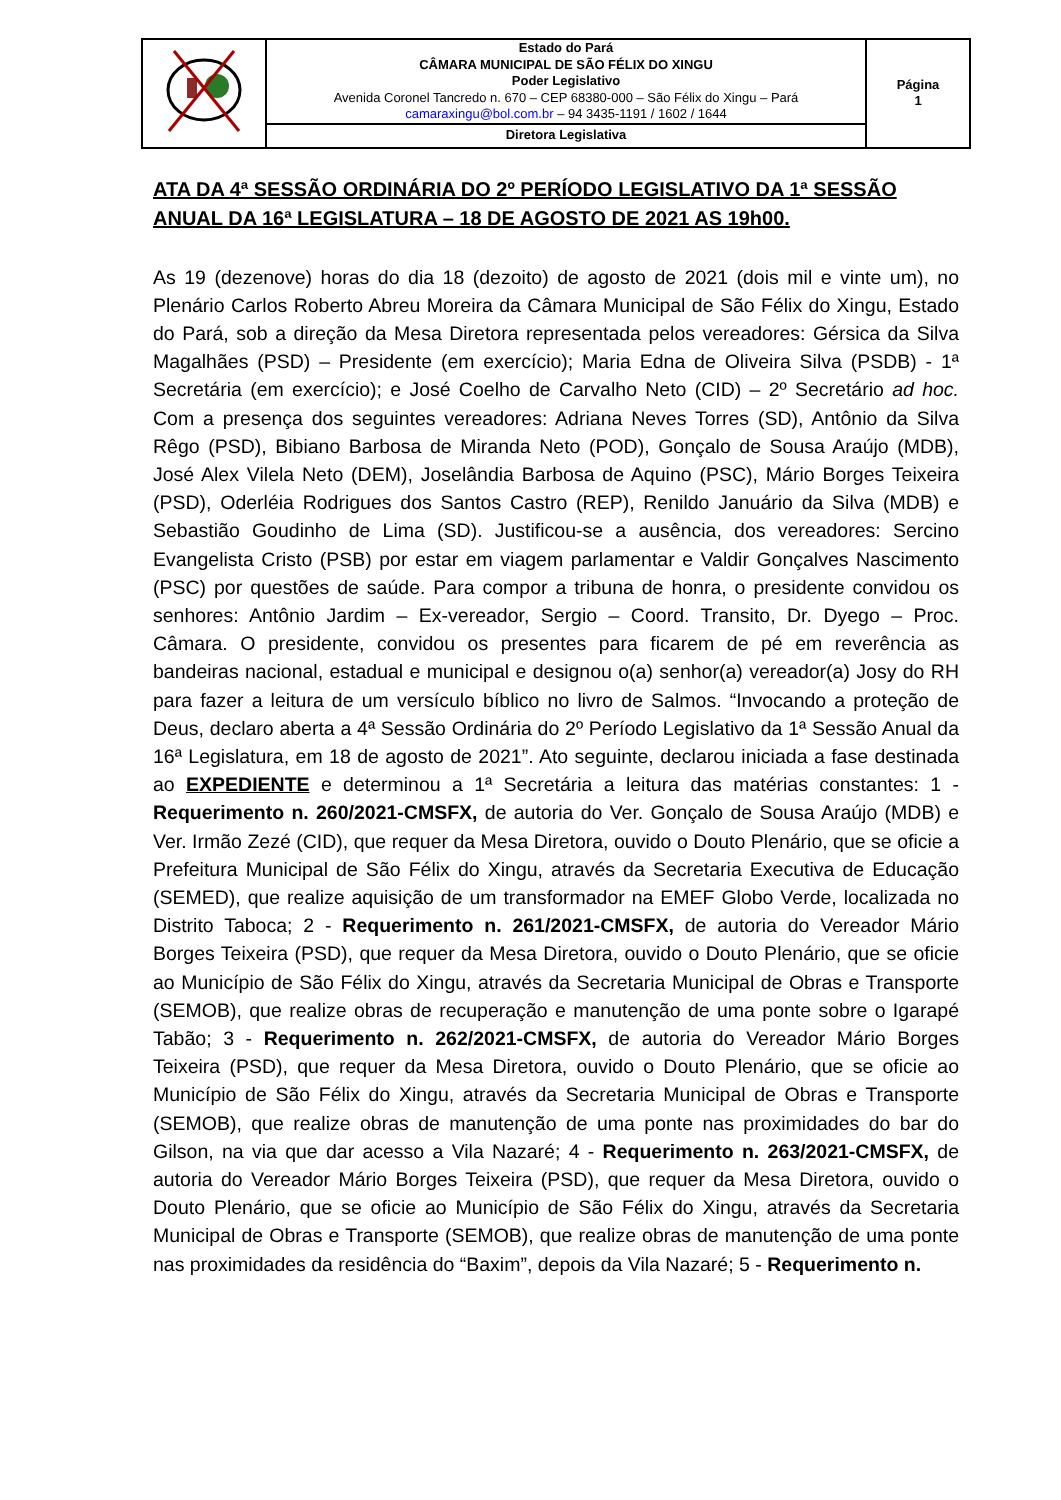| | Estado do Pará CÂMARA MUNICIPAL DE SÃO FÉLIX DO XINGU Poder Legislativo Avenida Coronel Tancredo n. 670 – CEP 68380-000 – São Félix do Xingu – Pará camaraxingu@bol.com.br – 94 3435-1191 / 1602 / 1644 | Página 1 |
| | Diretora Legislativa | |
ATA DA 4ª SESSÃO ORDINÁRIA DO 2º PERÍODO LEGISLATIVO DA 1ª SESSÃO ANUAL DA 16ª LEGISLATURA – 18 DE AGOSTO DE 2021 AS 19h00.
As 19 (dezenove) horas do dia 18 (dezoito) de agosto de 2021 (dois mil e vinte um), no Plenário Carlos Roberto Abreu Moreira da Câmara Municipal de São Félix do Xingu, Estado do Pará, sob a direção da Mesa Diretora representada pelos vereadores: Gérsica da Silva Magalhães (PSD) – Presidente (em exercício); Maria Edna de Oliveira Silva (PSDB) - 1ª Secretária (em exercício); e José Coelho de Carvalho Neto (CID) – 2º Secretário ad hoc. Com a presença dos seguintes vereadores: Adriana Neves Torres (SD), Antônio da Silva Rêgo (PSD), Bibiano Barbosa de Miranda Neto (POD), Gonçalo de Sousa Araújo (MDB), José Alex Vilela Neto (DEM), Joselândia Barbosa de Aquino (PSC), Mário Borges Teixeira (PSD), Oderléia Rodrigues dos Santos Castro (REP), Renildo Januário da Silva (MDB) e Sebastião Goudinho de Lima (SD). Justificou-se a ausência, dos vereadores: Sercino Evangelista Cristo (PSB) por estar em viagem parlamentar e Valdir Gonçalves Nascimento (PSC) por questões de saúde. Para compor a tribuna de honra, o presidente convidou os senhores: Antônio Jardim – Ex-vereador, Sergio – Coord. Transito, Dr. Dyego – Proc. Câmara. O presidente, convidou os presentes para ficarem de pé em reverência as bandeiras nacional, estadual e municipal e designou o(a) senhor(a) vereador(a) Josy do RH para fazer a leitura de um versículo bíblico no livro de Salmos. “Invocando a proteção de Deus, declaro aberta a 4ª Sessão Ordinária do 2º Período Legislativo da 1ª Sessão Anual da 16ª Legislatura, em 18 de agosto de 2021”. Ato seguinte, declarou iniciada a fase destinada ao EXPEDIENTE e determinou a 1ª Secretária a leitura das matérias constantes: 1 - Requerimento n. 260/2021-CMSFX, de autoria do Ver. Gonçalo de Sousa Araújo (MDB) e Ver. Irmão Zezé (CID), que requer da Mesa Diretora, ouvido o Douto Plenário, que se oficie a Prefeitura Municipal de São Félix do Xingu, através da Secretaria Executiva de Educação (SEMED), que realize aquisição de um transformador na EMEF Globo Verde, localizada no Distrito Taboca; 2 - Requerimento n. 261/2021-CMSFX, de autoria do Vereador Mário Borges Teixeira (PSD), que requer da Mesa Diretora, ouvido o Douto Plenário, que se oficie ao Município de São Félix do Xingu, através da Secretaria Municipal de Obras e Transporte (SEMOB), que realize obras de recuperação e manutenção de uma ponte sobre o Igarapé Tabão; 3 - Requerimento n. 262/2021-CMSFX, de autoria do Vereador Mário Borges Teixeira (PSD), que requer da Mesa Diretora, ouvido o Douto Plenário, que se oficie ao Município de São Félix do Xingu, através da Secretaria Municipal de Obras e Transporte (SEMOB), que realize obras de manutenção de uma ponte nas proximidades do bar do Gilson, na via que dar acesso a Vila Nazaré; 4 - Requerimento n. 263/2021-CMSFX, de autoria do Vereador Mário Borges Teixeira (PSD), que requer da Mesa Diretora, ouvido o Douto Plenário, que se oficie ao Município de São Félix do Xingu, através da Secretaria Municipal de Obras e Transporte (SEMOB), que realize obras de manutenção de uma ponte nas proximidades da residência do “Baxim”, depois da Vila Nazaré; 5 - Requerimento n.